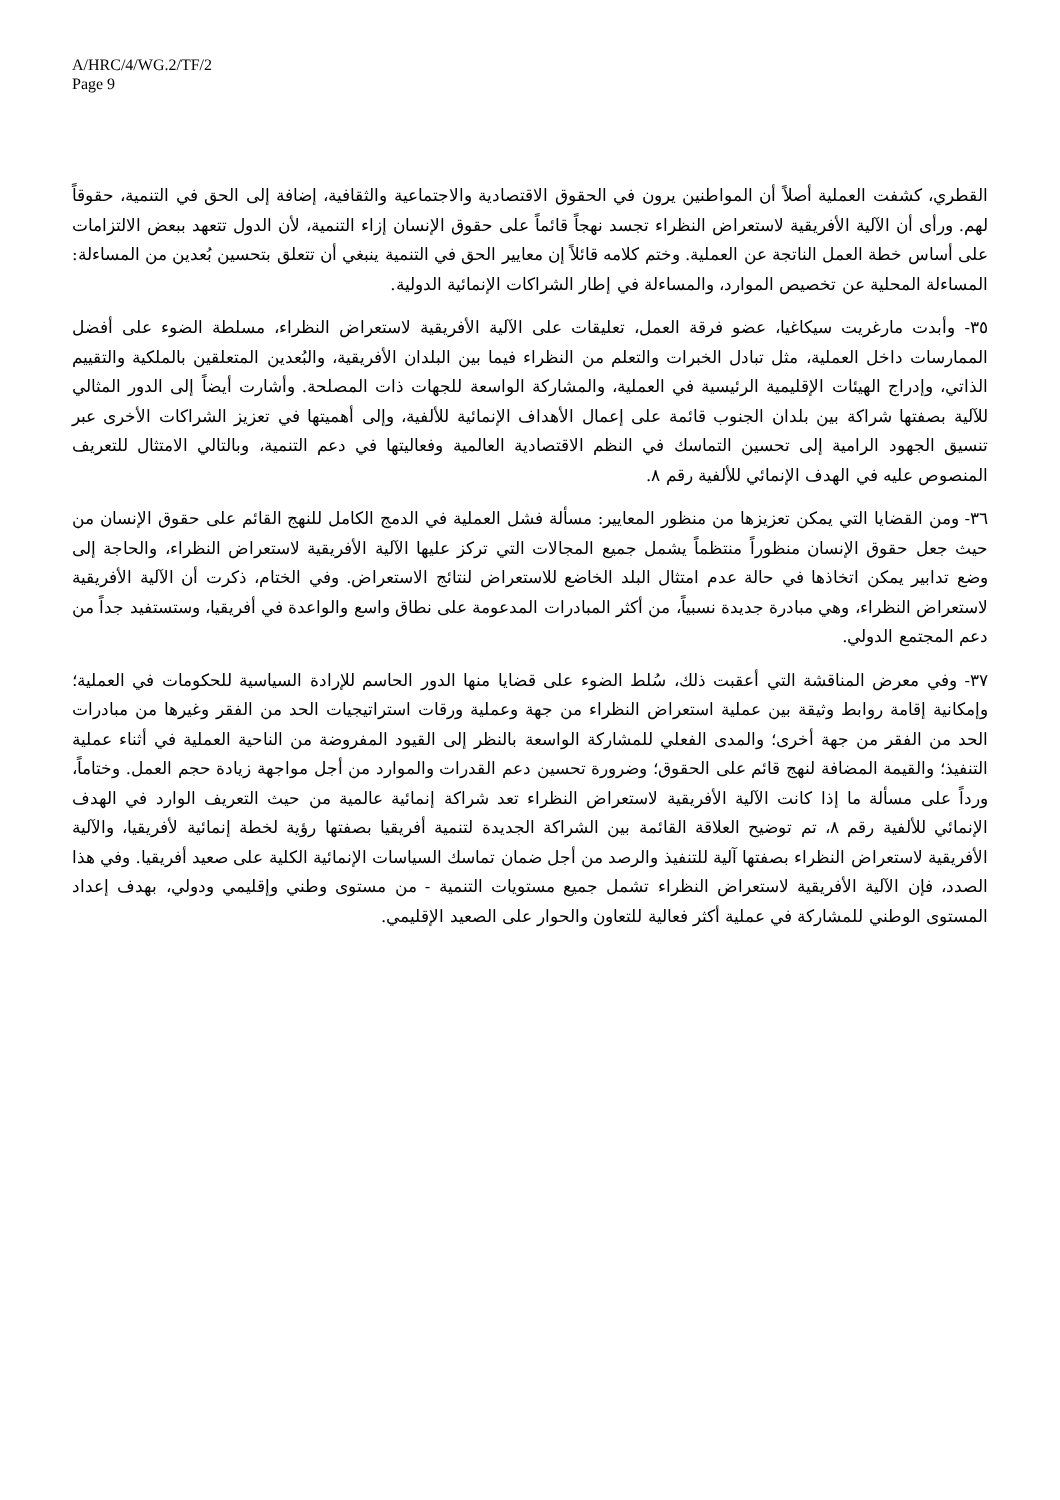A/HRC/4/WG.2/TF/2
Page 9
القطري، كشفت العملية أصلاً أن المواطنين يرون في الحقوق الاقتصادية والاجتماعية والثقافية، إضافة إلى الحق في التنمية، حقوقاً لهم. ورأى أن الآلية الأفريقية لاستعراض النظراء تجسد نهجاً قائماً على حقوق الإنسان إزاء التنمية، لأن الدول تتعهد ببعض الالتزامات على أساس خطة العمل الناتجة عن العملية. وختم كلامه قائلاً إن معايير الحق في التنمية ينبغي أن تتعلق بتحسين بُعدين من المساءلة: المساءلة المحلية عن تخصيص الموارد، والمساءلة في إطار الشراكات الإنمائية الدولية.
٣٥- وأبدت مارغريت سيكاغيا، عضو فرقة العمل، تعليقات على الآلية الأفريقية لاستعراض النظراء، مسلطة الضوء على أفضل الممارسات داخل العملية، مثل تبادل الخبرات والتعلم من النظراء فيما بين البلدان الأفريقية، والبُعدين المتعلقين بالملكية والتقييم الذاتي، وإدراج الهيئات الإقليمية الرئيسية في العملية، والمشاركة الواسعة للجهات ذات المصلحة. وأشارت أيضاً إلى الدور المثالي للآلية بصفتها شراكة بين بلدان الجنوب قائمة على إعمال الأهداف الإنمائية للألفية، وإلى أهميتها في تعزيز الشراكات الأخرى عبر تنسيق الجهود الرامية إلى تحسين التماسك في النظم الاقتصادية العالمية وفعاليتها في دعم التنمية، وبالتالي الامتثال للتعريف المنصوص عليه في الهدف الإنمائي للألفية رقم ٨.
٣٦- ومن القضايا التي يمكن تعزيزها من منظور المعايير: مسألة فشل العملية في الدمج الكامل للنهج القائم على حقوق الإنسان من حيث جعل حقوق الإنسان منظوراً منتظماً يشمل جميع المجالات التي تركز عليها الآلية الأفريقية لاستعراض النظراء، والحاجة إلى وضع تدابير يمكن اتخاذها في حالة عدم امتثال البلد الخاضع للاستعراض لنتائج الاستعراض. وفي الختام، ذكرت أن الآلية الأفريقية لاستعراض النظراء، وهي مبادرة جديدة نسبياً، من أكثر المبادرات المدعومة على نطاق واسع والواعدة في أفريقيا، وستستفيد جداً من دعم المجتمع الدولي.
٣٧- وفي معرض المناقشة التي أعقبت ذلك، سُلط الضوء على قضايا منها الدور الحاسم للإرادة السياسية للحكومات في العملية؛ وإمكانية إقامة روابط وثيقة بين عملية استعراض النظراء من جهة وعملية ورقات استراتيجيات الحد من الفقر وغيرها من مبادرات الحد من الفقر من جهة أخرى؛ والمدى الفعلي للمشاركة الواسعة بالنظر إلى القيود المفروضة من الناحية العملية في أثناء عملية التنفيذ؛ والقيمة المضافة لنهج قائم على الحقوق؛ وضرورة تحسين دعم القدرات والموارد من أجل مواجهة زيادة حجم العمل. وختاماً، ورداً على مسألة ما إذا كانت الآلية الأفريقية لاستعراض النظراء تعد شراكة إنمائية عالمية من حيث التعريف الوارد في الهدف الإنمائي للألفية رقم ٨، تم توضيح العلاقة القائمة بين الشراكة الجديدة لتنمية أفريقيا بصفتها رؤية لخطة إنمائية لأفريقيا، والآلية الأفريقية لاستعراض النظراء بصفتها آلية للتنفيذ والرصد من أجل ضمان تماسك السياسات الإنمائية الكلية على صعيد أفريقيا. وفي هذا الصدد، فإن الآلية الأفريقية لاستعراض النظراء تشمل جميع مستويات التنمية - من مستوى وطني وإقليمي ودولي، بهدف إعداد المستوى الوطني للمشاركة في عملية أكثر فعالية للتعاون والحوار على الصعيد الإقليمي.